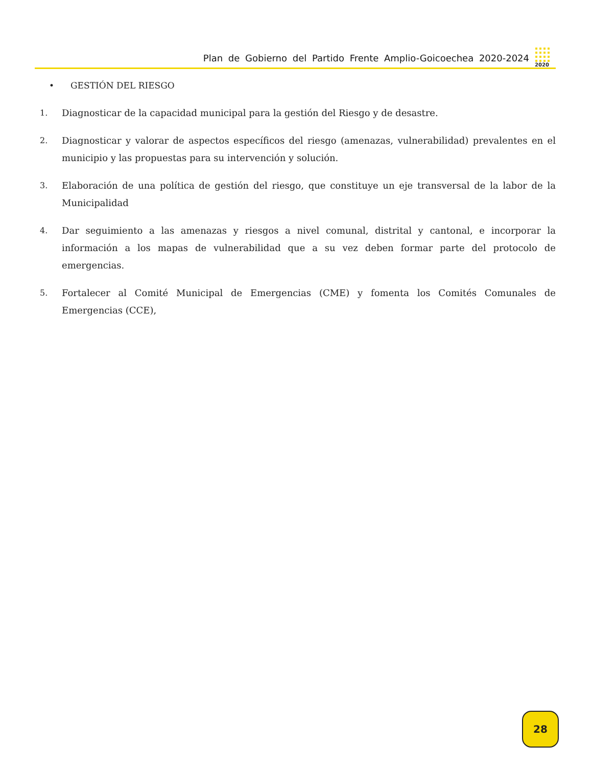Plan de Gobierno del Partido Frente Amplio-Goicoechea 2020-2024
2020
• GESTIÓN DEL RIESGO
1. Diagnosticar de la capacidad municipal para la gestión del Riesgo y de desastre.
2. Diagnosticar y valorar de aspectos específicos del riesgo (amenazas, vulnerabilidad) prevalentes en el municipio y las propuestas para su intervención y solución.
3. Elaboración de una política de gestión del riesgo, que constituye un eje transversal de la labor de la Municipalidad
4. Dar seguimiento a las amenazas y riesgos a nivel comunal, distrital y cantonal, e incorporar la información a los mapas de vulnerabilidad que a su vez deben formar parte del protocolo de emergencias.
5. Fortalecer al Comité Municipal de Emergencias (CME) y fomenta los Comités Comunales de Emergencias (CCE),
28